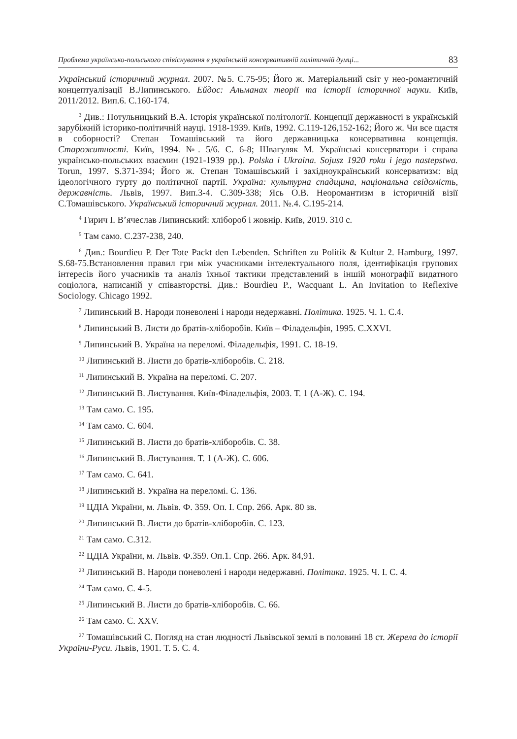Проблема українсько-польського співіснування в українській консервативній політичній думці... 83
Український історичний журнал. 2007. №5. С.75-95; Його ж. Матеріальний світ у нео-романтичній концептуалізації В.Липинського. Ейдос: Альманах теорії та історії історичної науки. Київ, 2011/2012. Вип.6. С.160-174.
<sup>3</sup> Див.: Потульницький В.А. Історія української політології. Концепції державності в українській зарубіжній історико-політичній науці. 1918-1939. Київ, 1992. С.119-126,152-162; Його ж. Чи все щастя в соборності? Степан Томашівський та його державницька консервативна концепція. Старожитності. Київ, 1994. №. 5/6. С. 6-8; Швагуляк М. Українські консерватори і справа українсько-польських взаємин (1921-1939 рр.). Polska i Ukraina. Sojusz 1920 roku i jego nastepstwa. Torun, 1997. S.371-394; Його ж. Степан Томашівський і західноукраїнський консерватизм: від ідеологічного гурту до політичної партії. Україна: культурна спадщина, національна свідомість, державність. Львів, 1997. Вип.3-4. С.309-338; Ясь О.В. Неоромантизм в історичній візії С.Томашівського. Український історичний журнал. 2011. №.4. С.195-214.
<sup>4</sup> Гирич І. В’ячеслав Липинський: хлібороб і жовнір. Київ, 2019. 310 с.
<sup>5</sup> Там само. С.237-238, 240.
<sup>6</sup> Див.: Bourdieu P. Der Tote Packt den Lebenden. Schriften zu Politik & Kultur 2. Hamburg, 1997. S.68-75.Встановлення правил гри між учасниками інтелектуального поля, ідентифікація групових інтересів його учасників та аналіз їхньої тактики представлений в іншій монографії видатного соціолога, написаній у співавторстві. Див.: Bourdieu P., Wacquant L. An Invitation to Reflexive Sociology. Chicago 1992.
<sup>7</sup> Липинський В. Народи поневолені і народи недержавні. Політика. 1925. Ч. 1. С.4.
<sup>8</sup> Липинський В. Листи до братів-хліборобів. Київ – Філадельфія, 1995. С.XXVI.
<sup>9</sup> Липинський В. Україна на переломі. Філадельфія, 1991. С. 18-19.
<sup>10</sup> Липинський В. Листи до братів-хліборобів. С. 218.
<sup>11</sup> Липинський В. Україна на переломі. С. 207.
<sup>12</sup> Липинський В. Листування. Київ-Філадельфія, 2003. Т. 1 (А-Ж). С. 194.
<sup>13</sup> Там само. С. 195.
<sup>14</sup> Там само. С. 604.
<sup>15</sup> Липинський В. Листи до братів-хліборобів. С. 38.
<sup>16</sup> Липинський В. Листування. Т. 1 (А-Ж). С. 606.
<sup>17</sup> Там само. С. 641.
<sup>18</sup> Липинський В. Україна на переломі. С. 136.
<sup>19</sup> ЦДІА України, м. Львів. Ф. 359. Оп. І. Спр. 266. Арк. 80 зв.
<sup>20</sup> Липинський В. Листи до братів-хліборобів. С. 123.
<sup>21</sup> Там само. С.312.
<sup>22</sup> ЦДІА України, м. Львів. Ф.359. Оп.1. Спр. 266. Арк. 84,91.
<sup>23</sup> Липинський В. Народи поневолені і народи недержавні. Політика. 1925. Ч. І. С. 4.
<sup>24</sup> Там само. С. 4-5.
<sup>25</sup> Липинський В. Листи до братів-хліборобів. С. 66.
<sup>26</sup> Там само. С. XXV.
<sup>27</sup> Томашівський С. Погляд на стан людності Львівської землі в половині 18 ст. Жерела до історії України-Руси. Львів, 1901. Т. 5. С. 4.